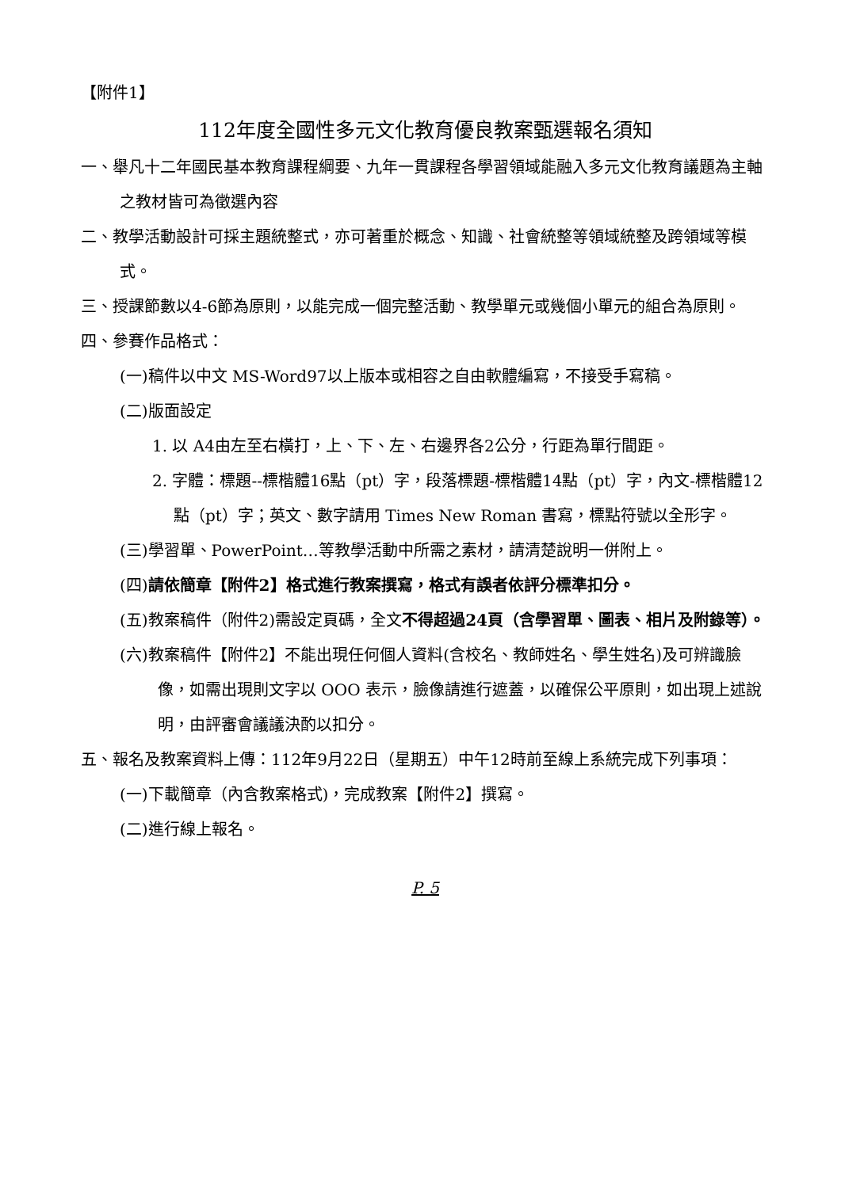【附件1】
112年度全國性多元文化教育優良教案甄選報名須知
一、舉凡十二年國民基本教育課程綱要、九年一貫課程各學習領域能融入多元文化教育議題為主軸之教材皆可為徵選內容
二、教學活動設計可採主題統整式，亦可著重於概念、知識、社會統整等領域統整及跨領域等模式。
三、授課節數以4-6節為原則，以能完成一個完整活動、教學單元或幾個小單元的組合為原則。
四、參賽作品格式：
(一)稿件以中文 MS-Word97以上版本或相容之自由軟體編寫，不接受手寫稿。
(二)版面設定
1. 以 A4由左至右橫打，上、下、左、右邊界各2公分，行距為單行間距。
2. 字體：標題--標楷體16點（pt）字，段落標題-標楷體14點（pt）字，內文-標楷體12點（pt）字；英文、數字請用 Times New Roman 書寫，標點符號以全形字。
(三)學習單、PowerPoint…等教學活動中所需之素材，請清楚說明一併附上。
(四)請依簡章【附件2】格式進行教案撰寫，格式有誤者依評分標準扣分。
(五)教案稿件（附件2)需設定頁碼，全文不得超過24頁（含學習單、圖表、相片及附錄等）。
(六)教案稿件【附件2】不能出現任何個人資料(含校名、教師姓名、學生姓名)及可辨識臉像，如需出現則文字以 OOO 表示，臉像請進行遮蓋，以確保公平原則，如出現上述說明，由評審會議議決酌以扣分。
五、報名及教案資料上傳：112年9月22日（星期五）中午12時前至線上系統完成下列事項：
(一)下載簡章（內含教案格式)，完成教案【附件2】撰寫。
(二)進行線上報名。
P. 5